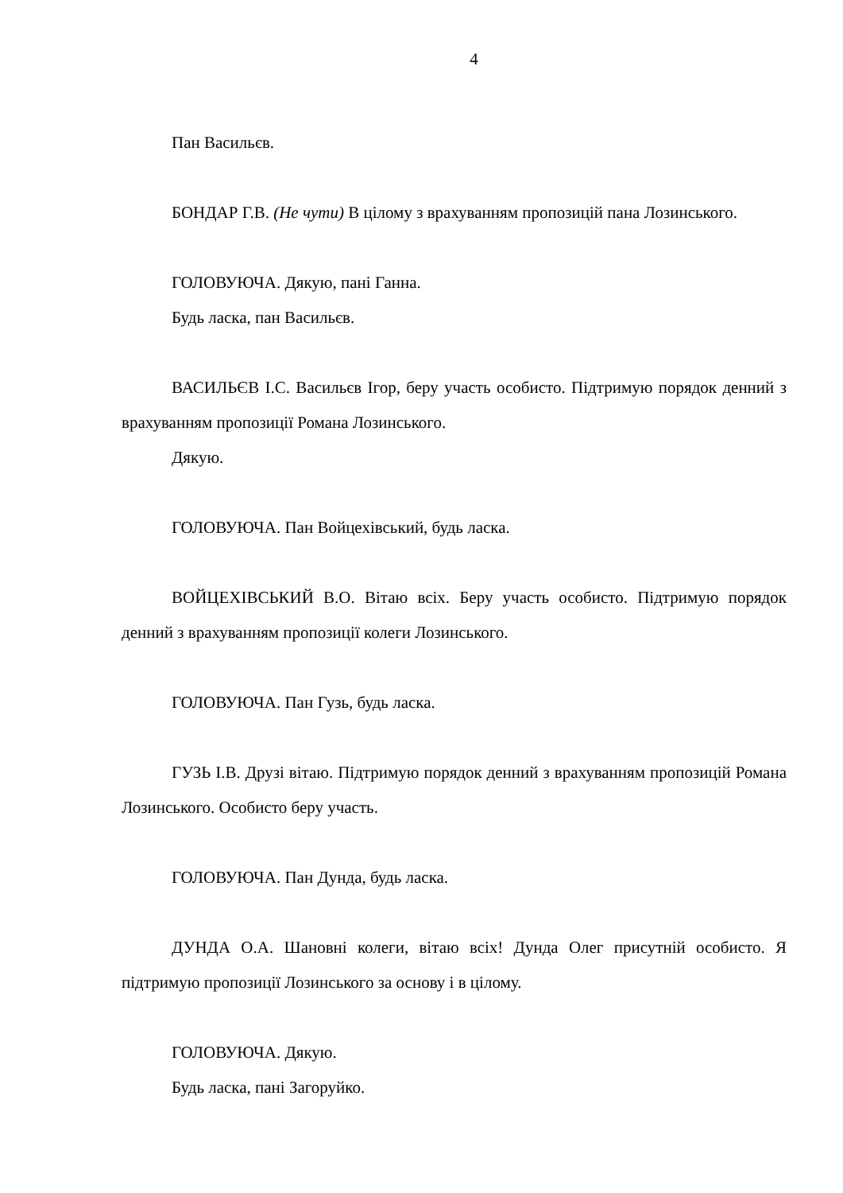4
Пан Васильєв.
БОНДАР Г.В. (Не чути) В цілому з врахуванням пропозицій пана Лозинського.
ГОЛОВУЮЧА. Дякую, пані Ганна.
Будь ласка, пан Васильєв.
ВАСИЛЬЄВ І.С. Васильєв Ігор, беру участь особисто. Підтримую порядок денний з врахуванням пропозиції Романа Лозинського.
Дякую.
ГОЛОВУЮЧА. Пан Войцехівський, будь ласка.
ВОЙЦЕХІВСЬКИЙ В.О. Вітаю всіх. Беру участь особисто. Підтримую порядок денний з врахуванням пропозиції колеги Лозинського.
ГОЛОВУЮЧА. Пан Гузь, будь ласка.
ГУЗЬ І.В. Друзі вітаю. Підтримую порядок денний з врахуванням пропозицій Романа Лозинського. Особисто беру участь.
ГОЛОВУЮЧА. Пан Дунда, будь ласка.
ДУНДА О.А. Шановні колеги, вітаю всіх! Дунда Олег присутній особисто. Я підтримую пропозиції Лозинського за основу і в цілому.
ГОЛОВУЮЧА. Дякую.
Будь ласка, пані Загоруйко.